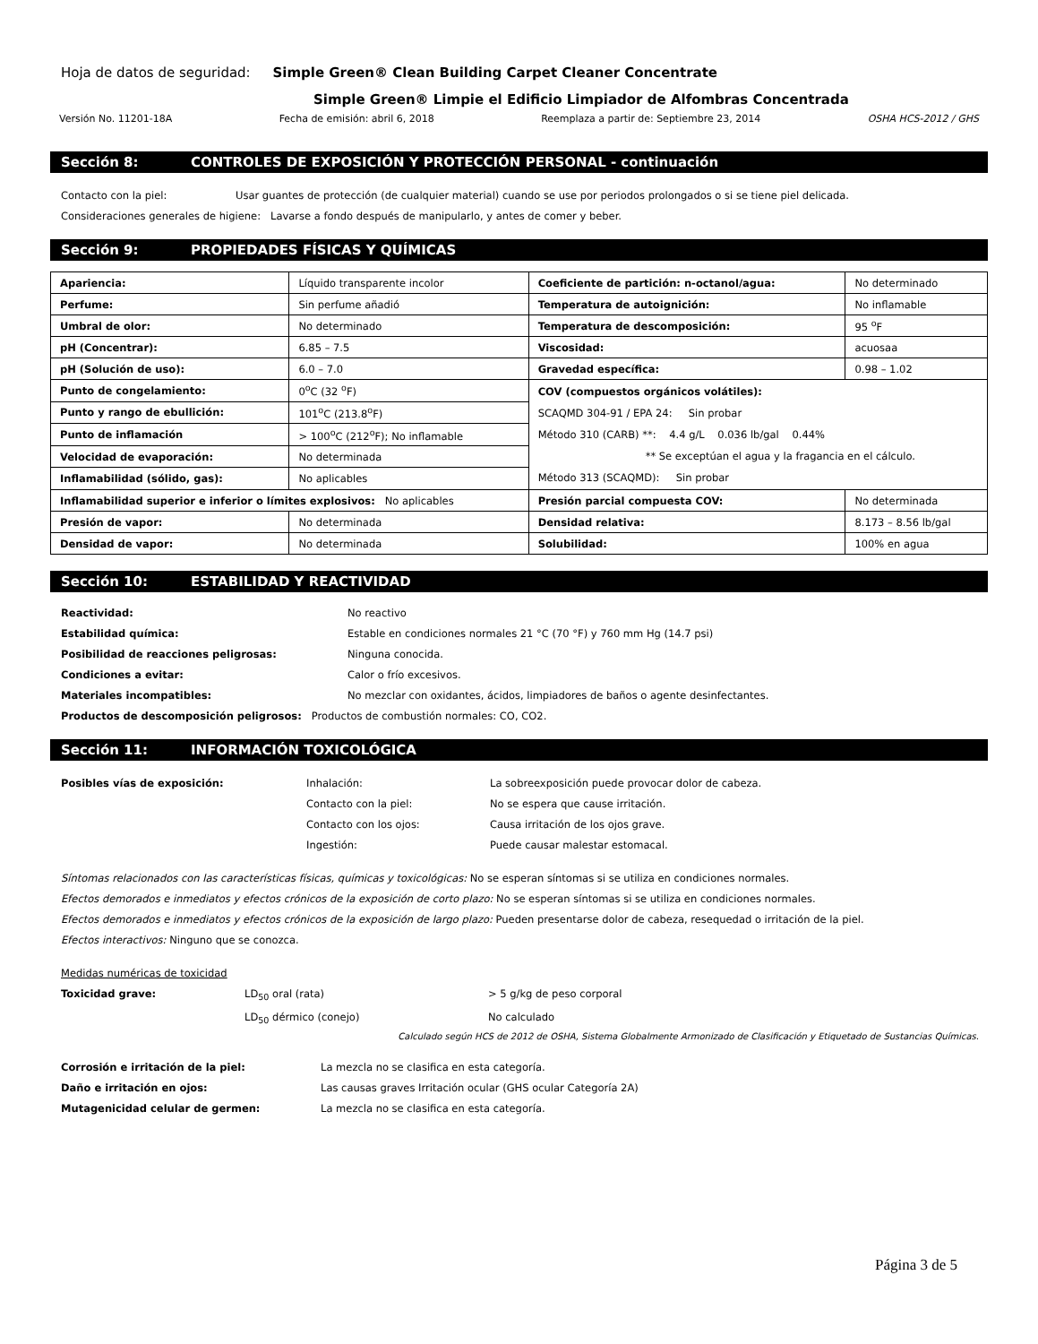Hoja de datos de seguridad: Simple Green® Clean Building Carpet Cleaner Concentrate
Simple Green® Limpie el Edificio Limpiador de Alfombras Concentrada
Versión No. 11201-18A Fecha de emisión: abril 6, 2018 Reemplaza a partir de: Septiembre 23, 2014 OSHA HCS-2012 / GHS
Sección 8: CONTROLES DE EXPOSICIÓN Y PROTECCIÓN PERSONAL - continuación
Contacto con la piel:
Usar guantes de protección (de cualquier material) cuando se use por periodos prolongados o si se tiene piel delicada.
Consideraciones generales de higiene: Lavarse a fondo después de manipularlo, y antes de comer y beber.
Sección 9: PROPIEDADES FÍSICAS Y QUÍMICAS
| Apariencia: | Líquido transparente incolor | Coeficiente de partición: n-octanol/agua: | No determinado |
| Perfume: | Sin perfume añadió | Temperatura de autoignición: | No inflamable |
| Umbral de olor: | No determinado | Temperatura de descomposición: | 95 <sup>o</sup>F |
| pH (Concentrar): | 6.85 – 7.5 | Viscosidad: | acuosaa |
| pH (Solución de uso): | 6.0 – 7.0 | Gravedad específica: | 0.98 – 1.02 |
| Punto de congelamiento: | 0<sup>o</sup>C (32 <sup>o</sup>F) | COV (compuestos orgánicos volátiles): SCAQMD 304-91 / EPA 24: Sin probar Método 310 (CARB) **: 4.4 g/L 0.036 lb/gal 0.44% ** Se exceptúan el agua y la fragancia en el cálculo. Método 313 (SCAQMD): Sin probar | |
| Punto y rango de ebullición: | 101<sup>o</sup>C (213.8<sup>o</sup>F) | | |
| Punto de inflamación | > 100<sup>o</sup>C (212<sup>o</sup>F); No inflamable | | |
| Velocidad de evaporación: | No determinada | | |
| Inflamabilidad (sólido, gas): | No aplicables | | |
| Inflamabilidad superior e inferior o límites explosivos: No aplicables | | Presión parcial compuesta COV: | No determinada |
| Presión de vapor: | No determinada | Densidad relativa: | 8.173 – 8.56 lb/gal |
| Densidad de vapor: | No determinada | Solubilidad: | 100% en agua |
Sección 10: ESTABILIDAD Y REACTIVIDAD
Reactividad:
No reactivo
Estabilidad química:
Estable en condiciones normales 21 °C (70 °F) y 760 mm Hg (14.7 psi)
Posibilidad de reacciones peligrosas:
Ninguna conocida.
Condiciones a evitar:
Calor o frío excesivos.
Materiales incompatibles:
No mezclar con oxidantes, ácidos, limpiadores de baños o agente desinfectantes.
Productos de descomposición peligrosos: Productos de combustión normales: CO, CO2.
Sección 11: INFORMACIÓN TOXICOLÓGICA
Posibles vías de exposición:
Inhalación:
La sobreexposición puede provocar dolor de cabeza.
Contacto con la piel:
No se espera que cause irritación.
Contacto con los ojos:
Causa irritación de los ojos grave.
Ingestión:
Puede causar malestar estomacal.
Síntomas relacionados con las características físicas, químicas y toxicológicas: No se esperan síntomas si se utiliza en condiciones normales.
Efectos demorados e inmediatos y efectos crónicos de la exposición de corto plazo: No se esperan síntomas si se utiliza en condiciones normales.
Efectos demorados e inmediatos y efectos crónicos de la exposición de largo plazo: Pueden presentarse dolor de cabeza, resequedad o irritación de la piel.
Efectos interactivos: Ninguno que se conozca.
Medidas numéricas de toxicidad
Toxicidad grave:
LD<sub>50</sub> oral (rata)
> 5 g/kg de peso corporal
LD<sub>50</sub> dérmico (conejo)
No calculado
Calculado según HCS de 2012 de OSHA, Sistema Globalmente Armonizado de Clasificación y Etiquetado de Sustancias Químicas.
Corrosión e irritación de la piel:
La mezcla no se clasifica en esta categoría.
Daño e irritación en ojos:
Las causas graves Irritación ocular (GHS ocular Categoría 2A)
Mutagenicidad celular de germen:
La mezcla no se clasifica en esta categoría.
Página 3 de 5